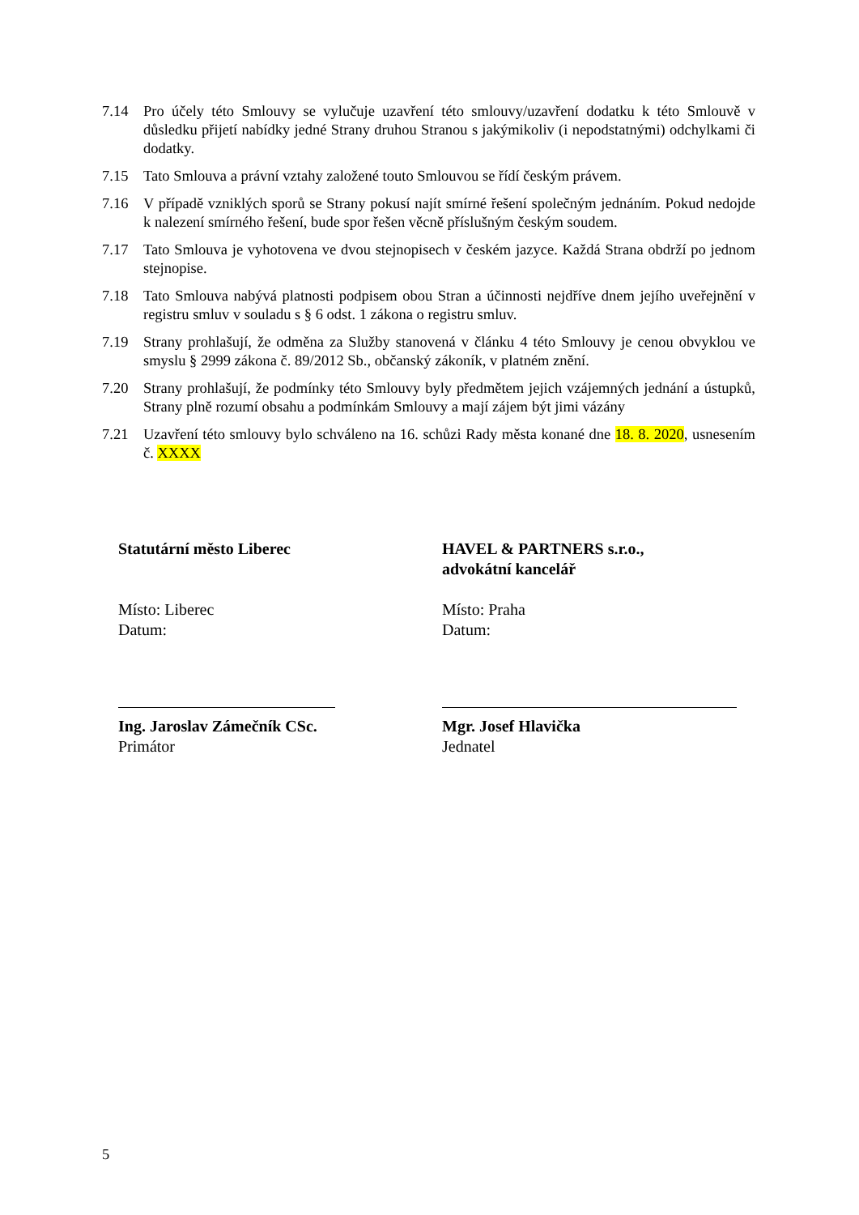7.14 Pro účely této Smlouvy se vylučuje uzavření této smlouvy/uzavření dodatku k této Smlouvě v důsledku přijetí nabídky jedné Strany druhou Stranou s jakýmikoliv (i nepodstatnými) odchylkami či dodatky.
7.15 Tato Smlouva a právní vztahy založené touto Smlouvou se řídí českým právem.
7.16 V případě vzniklých sporů se Strany pokusí najít smírné řešení společným jednáním. Pokud nedojde k nalezení smírného řešení, bude spor řešen věcně příslušným českým soudem.
7.17 Tato Smlouva je vyhotovena ve dvou stejnopisech v českém jazyce. Každá Strana obdrží po jednom stejnopise.
7.18 Tato Smlouva nabývá platnosti podpisem obou Stran a účinnosti nejdříve dnem jejího uveřejnění v registru smluv v souladu s § 6 odst. 1 zákona o registru smluv.
7.19 Strany prohlašují, že odměna za Služby stanovená v článku 4 této Smlouvy je cenou obvyklou ve smyslu § 2999 zákona č. 89/2012 Sb., občanský zákoník, v platném znění.
7.20 Strany prohlašují, že podmínky této Smlouvy byly předmětem jejich vzájemných jednání a ústupků, Strany plně rozumí obsahu a podmínkám Smlouvy a mají zájem být jimi vázány
7.21 Uzavření této smlouvy bylo schváleno na 16. schůzi Rady města konané dne 18. 8. 2020, usnesením č. XXXX
Statutární město Liberec
Místo: Liberec
Datum:
Ing. Jaroslav Zámečník CSc.
Primátor
HAVEL & PARTNERS s.r.o.,
advokátní kancelář
Místo: Praha
Datum:
Mgr. Josef Hlavička
Jednatel
5